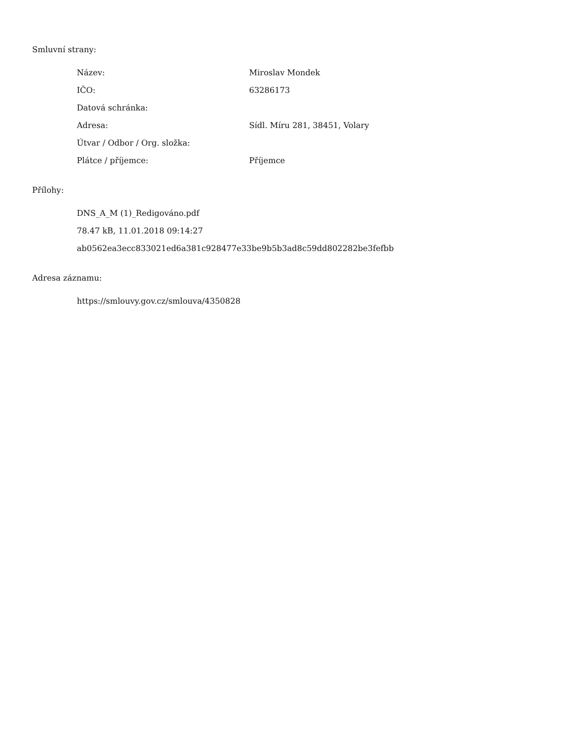Smluvní strany:
| Název: | Miroslav Mondek |
| IČO: | 63286173 |
| Datová schránka: | |
| Adresa: | Sídl. Míru 281, 38451, Volary |
| Útvar / Odbor / Org. složka: | |
| Plátce / příjemce: | Příjemce |
Přílohy:
DNS_A_M (1)_Redigováno.pdf
78.47 kB, 11.01.2018 09:14:27
ab0562ea3ecc833021ed6a381c928477e33be9b5b3ad8c59dd802282be3fefbb
Adresa záznamu:
https://smlouvy.gov.cz/smlouva/4350828